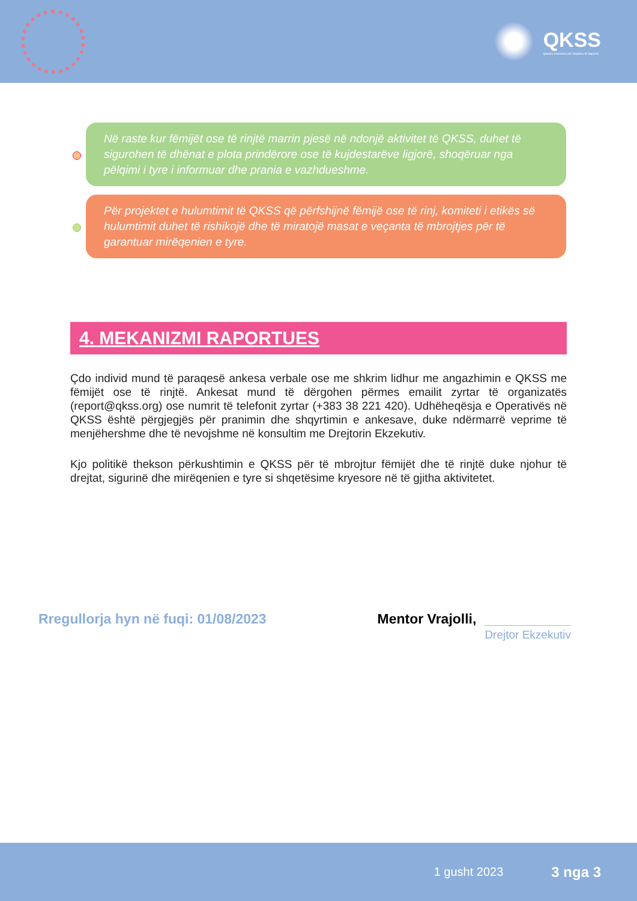QKSS
Qendra Kosovare për Studime të Sigurisë
Në raste kur fëmijët ose të rinjtë marrin pjesë në ndonjë aktivitet të QKSS, duhet të sigurohen të dhënat e plota prindërore ose të kujdestarëve ligjorë, shoqëruar nga pëlqimi i tyre i informuar dhe prania e vazhdueshme.
Për projektet e hulumtimit të QKSS që përfshijnë fëmijë ose të rinj, komiteti i etikës së hulumtimit duhet të rishikojë dhe të miratojë masat e veçanta të mbrojtjes për të garantuar mirëqenien e tyre.
4. MEKANIZMI RAPORTUES
Çdo individ mund të paraqesë ankesa verbale ose me shkrim lidhur me angazhimin e QKSS me fëmijët ose të rinjtë. Ankesat mund të dërgohen përmes emailit zyrtar të organizatës (report@qkss.org) ose numrit të telefonit zyrtar (+383 38 221 420). Udhëheqësja e Operativës në QKSS është përgjegjës për pranimin dhe shqyrtimin e ankesave, duke ndërmarrë veprime të menjëhershme dhe të nevojshme në konsultim me Drejtorin Ekzekutiv.
Kjo politikë thekson përkushtimin e QKSS për të mbrojtur fëmijët dhe të rinjtë duke njohur të drejtat, sigurinë dhe mirëqenien e tyre si shqetësime kryesore në të gjitha aktivitetet.
Rregullorja hyn në fuqi: 01/08/2023
Mentor Vrajolli,
Drejtor Ekzekutiv
1 gusht 2023 3 nga 3